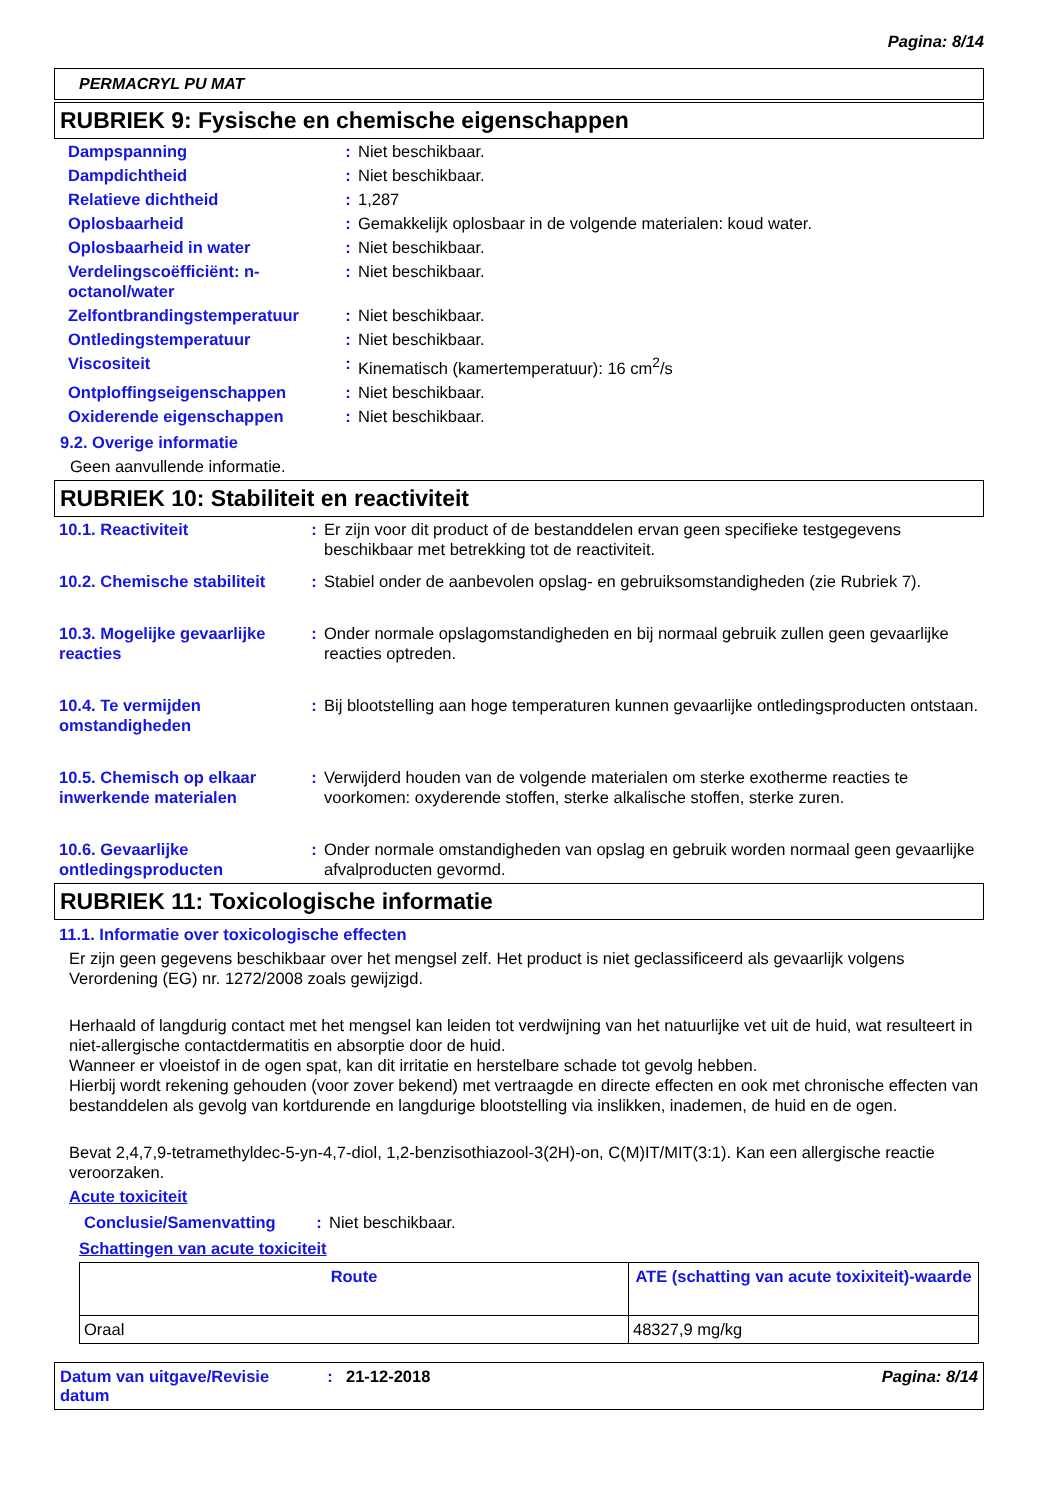Pagina: 8/14
PERMACRYL PU MAT
RUBRIEK 9: Fysische en chemische eigenschappen
| Dampspanning | : | Niet beschikbaar. |
| Dampdichtheid | : | Niet beschikbaar. |
| Relatieve dichtheid | : | 1,287 |
| Oplosbaarheid | : | Gemakkelijk oplosbaar in de volgende materialen: koud water. |
| Oplosbaarheid in water | : | Niet beschikbaar. |
| Verdelingscoëfficiënt: n-octanol/water | : | Niet beschikbaar. |
| Zelfontbrandingstemperatuur | : | Niet beschikbaar. |
| Ontledingstemperatuur | : | Niet beschikbaar. |
| Viscositeit | : | Kinematisch (kamertemperatuur): 16 cm<sup>2</sup>/s |
| Ontploffingseigenschappen | : | Niet beschikbaar. |
| Oxiderende eigenschappen | : | Niet beschikbaar. |
9.2. Overige informatie
Geen aanvullende informatie.
RUBRIEK 10: Stabiliteit en reactiviteit
| 10.1. Reactiviteit | : | Er zijn voor dit product of de bestanddelen ervan geen specifieke testgegevens beschikbaar met betrekking tot de reactiviteit. |
| 10.2. Chemische stabiliteit | : | Stabiel onder de aanbevolen opslag- en gebruiksomstandigheden (zie Rubriek 7). |
| 10.3. Mogelijke gevaarlijke reacties | : | Onder normale opslagomstandigheden en bij normaal gebruik zullen geen gevaarlijke reacties optreden. |
| 10.4. Te vermijden omstandigheden | : | Bij blootstelling aan hoge temperaturen kunnen gevaarlijke ontledingsproducten ontstaan. |
| 10.5. Chemisch op elkaar inwerkende materialen | : | Verwijderd houden van de volgende materialen om sterke exotherme reacties te voorkomen: oxyderende stoffen, sterke alkalische stoffen, sterke zuren. |
| 10.6. Gevaarlijke ontledingsproducten | : | Onder normale omstandigheden van opslag en gebruik worden normaal geen gevaarlijke afvalproducten gevormd. |
RUBRIEK 11: Toxicologische informatie
11.1. Informatie over toxicologische effecten
Er zijn geen gegevens beschikbaar over het mengsel zelf. Het product is niet geclassificeerd als gevaarlijk volgens Verordening (EG) nr. 1272/2008 zoals gewijzigd.
Herhaald of langdurig contact met het mengsel kan leiden tot verdwijning van het natuurlijke vet uit de huid, wat resulteert in niet-allergische contactdermatitis en absorptie door de huid.
Wanneer er vloeistof in de ogen spat, kan dit irritatie en herstelbare schade tot gevolg hebben.
Hierbij wordt rekening gehouden (voor zover bekend) met vertraagde en directe effecten en ook met chronische effecten van bestanddelen als gevolg van kortdurende en langdurige blootstelling via inslikken, inademen, de huid en de ogen.
Bevat 2,4,7,9-tetramethyldec-5-yn-4,7-diol, 1,2-benzisothiazool-3(2H)-on, C(M)IT/MIT(3:1). Kan een allergische reactie veroorzaken.
Acute toxiciteit
| Conclusie/Samenvatting | : | Niet beschikbaar. |
Schattingen van acute toxiciteit
| Route | ATE (schatting van acute toxixiteit)-waarde |
| --- | --- |
| Oraal | 48327,9 mg/kg |
Datum van uitgave/Revisie datum: 21-12-2018 Pagina: 8/14